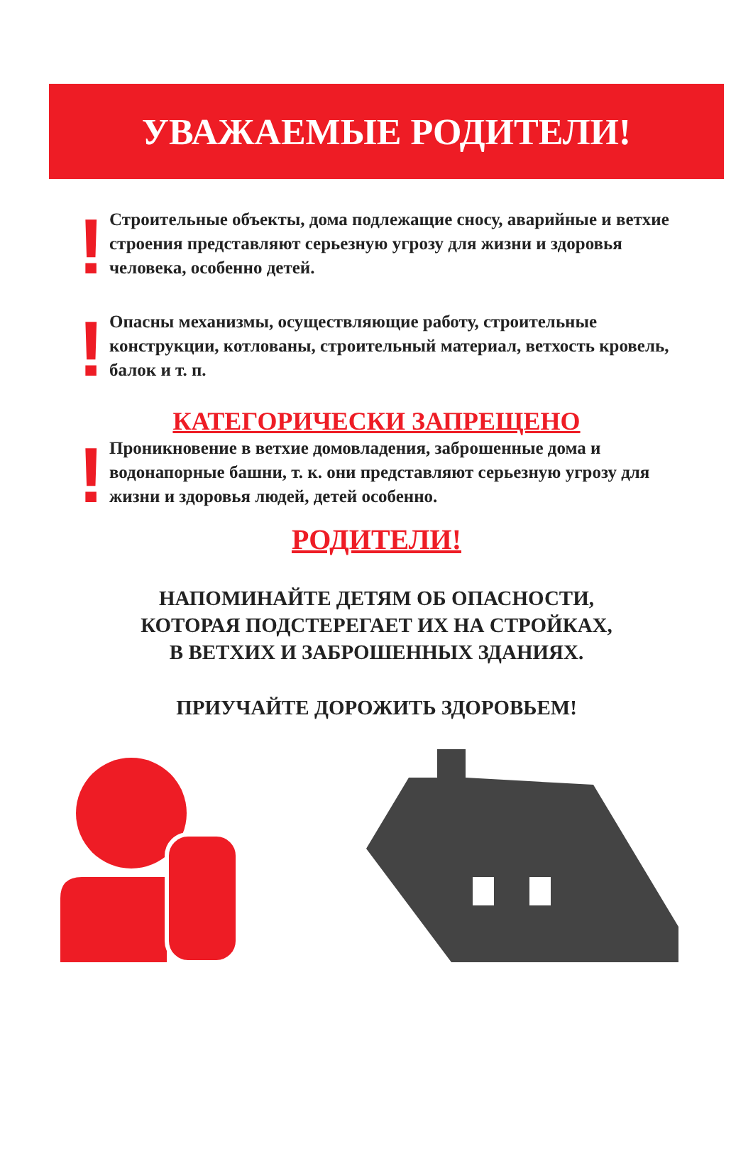УВАЖАЕМЫЕ РОДИТЕЛИ!
!
Строительные объекты, дома подлежащие сносу, аварийные и ветхие строения представляют серьезную угрозу для жизни и здоровья человека, особенно детей.
!
Опасны механизмы, осуществляющие работу, строительные конструкции, котлованы, строительный материал, ветхость кровель, балок и т. п.
КАТЕГОРИЧЕСКИ ЗАПРЕЩЕНО
!
Проникновение в ветхие домовладения, заброшенные дома и водонапорные башни, т. к. они представляют серьезную угрозу для жизни и здоровья людей, детей особенно.
РОДИТЕЛИ!
НАПОМИНАЙТЕ ДЕТЯМ ОБ ОПАСНОСТИ,
КОТОРАЯ ПОДСТЕРЕГАЕТ ИХ НА СТРОЙКАХ,
В ВЕТХИХ И ЗАБРОШЕННЫХ ЗДАНИЯХ.
ПРИУЧАЙТЕ ДОРОЖИТЬ ЗДОРОВЬЕМ!